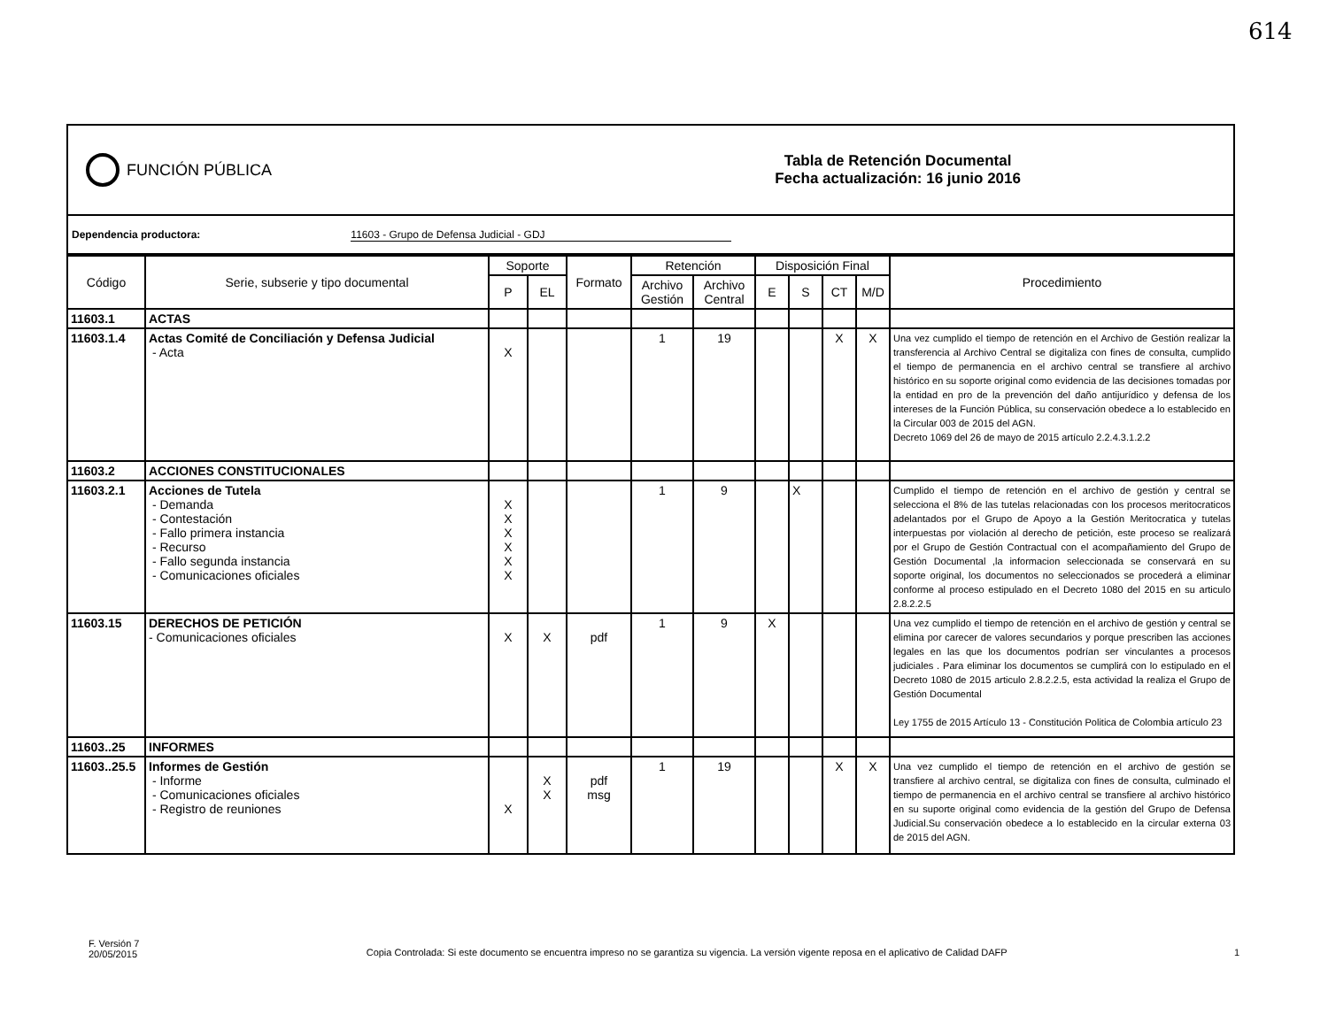614
FUNCIÓN PÚBLICA
Tabla de Retención Documental
Fecha actualización: 16 junio 2016
Dependencia productora: 11603 - Grupo de Defensa Judicial - GDJ
| Código | Serie, subserie y tipo documental | Soporte | | Formato | Retención | | Disposición Final | | | | Procedimiento |
| --- | --- | --- | --- | --- | --- | --- | --- | --- | --- | --- | --- |
| | | P | EL | | Archivo Gestión | Archivo Central | E | S | CT | M/D | |
| 11603.1 | ACTAS | | | | | | | | | | |
| 11603.1.4 | Actas Comité de Conciliación y Defensa Judicial - Acta | X | | | 1 | 19 | | | X | X | Una vez cumplido el tiempo de retención en el Archivo de Gestión realizar la transferencia al Archivo Central se digitaliza con fines de consulta, cumplido el tiempo de permanencia en el archivo central se transfiere al archivo histórico en su soporte original como evidencia de las decisiones tomadas por la entidad en pro de la prevención del daño antijurídico y defensa de los intereses de la Función Pública, su conservación obedece a lo establecido en la Circular 003 de 2015 del AGN. Decreto 1069 del 26 de mayo de 2015 artículo 2.2.4.3.1.2.2 |
| 11603.2 | ACCIONES CONSTITUCIONALES | | | | | | | | | | |
| 11603.2.1 | Acciones de Tutela - Demanda - Contestación - Fallo primera instancia - Recurso - Fallo segunda instancia - Comunicaciones oficiales | X X X X X X | | | 1 | 9 | | X | | | Cumplido el tiempo de retención en el archivo de gestión y central se selecciona el 8% de las tutelas relacionadas con los procesos meritocraticos adelantados por el Grupo de Apoyo a la Gestión Meritocratica y tutelas interpuestas por violación al derecho de petición, este proceso se realizará por el Grupo de Gestión Contractual con el acompañamiento del Grupo de Gestión Documental ,la informacion seleccionada se conservará en su soporte original, los documentos no seleccionados se procederá a eliminar conforme al proceso estipulado en el Decreto 1080 del 2015 en su articulo 2.8.2.2.5 |
| 11603.15 | DERECHOS DE PETICIÓN - Comunicaciones oficiales | X | X | pdf | 1 | 9 | X | | | | Una vez cumplido el tiempo de retención en el archivo de gestión y central se elimina por carecer de valores secundarios y porque prescriben las acciones legales en las que los documentos podrían ser vinculantes a procesos judiciales . Para eliminar los documentos se cumplirá con lo estipulado en el Decreto 1080 de 2015 articulo 2.8.2.2.5, esta actividad la realiza el Grupo de Gestión Documental Ley 1755 de 2015 Artículo 13 - Constitución Politica de Colombia artículo 23 |
| 11603..25 | INFORMES | | | | | | | | | | |
| 11603..25.5 | Informes de Gestión - Informe - Comunicaciones oficiales - Registro de reuniones | X | X X | pdf msg | 1 | 19 | | | X | X | Una vez cumplido el tiempo de retención en el archivo de gestión se transfiere al archivo central, se digitaliza con fines de consulta, culminado el tiempo de permanencia en el archivo central se transfiere al archivo histórico en su suporte original como evidencia de la gestión del Grupo de Defensa Judicial.Su conservación obedece a lo establecido en la circular externa 03 de 2015 del AGN. |
F. Versión 7
20/05/2015
Copia Controlada: Si este documento se encuentra impreso no se garantiza su vigencia. La versión vigente reposa en el aplicativo de Calidad DAFP
1